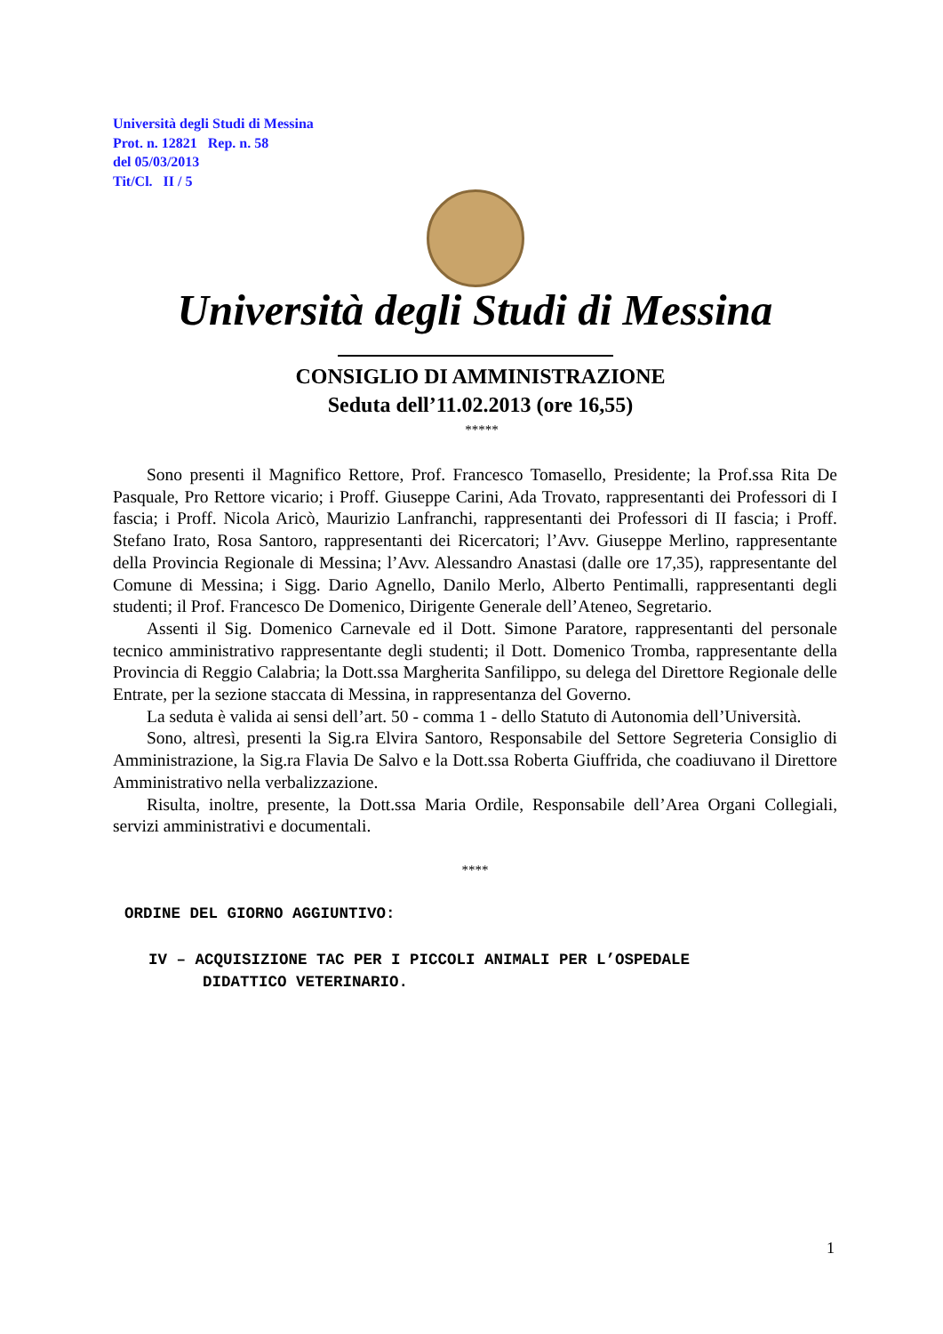Università degli Studi di Messina
Prot. n. 12821 Rep. n. 58
del 05/03/2013
Tit/Cl. II / 5
Università degli Studi di Messina
CONSIGLIO DI AMMINISTRAZIONE
Seduta dell’11.02.2013 (ore 16,55)
*****
Sono presenti il Magnifico Rettore, Prof. Francesco Tomasello, Presidente; la Prof.ssa Rita De Pasquale, Pro Rettore vicario; i Proff. Giuseppe Carini, Ada Trovato, rappresentanti dei Professori di I fascia; i Proff. Nicola Aricò, Maurizio Lanfranchi, rappresentanti dei Professori di II fascia; i Proff. Stefano Irato, Rosa Santoro, rappresentanti dei Ricercatori; l’Avv. Giuseppe Merlino, rappresentante della Provincia Regionale di Messina; l’Avv. Alessandro Anastasi (dalle ore 17,35), rappresentante del Comune di Messina; i Sigg. Dario Agnello, Danilo Merlo, Alberto Pentimalli, rappresentanti degli studenti; il Prof. Francesco De Domenico, Dirigente Generale dell’Ateneo, Segretario.
Assenti il Sig. Domenico Carnevale ed il Dott. Simone Paratore, rappresentanti del personale tecnico amministrativo rappresentante degli studenti; il Dott. Domenico Tromba, rappresentante della Provincia di Reggio Calabria; la Dott.ssa Margherita Sanfilippo, su delega del Direttore Regionale delle Entrate, per la sezione staccata di Messina, in rappresentanza del Governo.
La seduta è valida ai sensi dell’art. 50 - comma 1 - dello Statuto di Autonomia dell’Università.
Sono, altresì, presenti la Sig.ra Elvira Santoro, Responsabile del Settore Segreteria Consiglio di Amministrazione, la Sig.ra Flavia De Salvo e la Dott.ssa Roberta Giuffrida, che coadiuvano il Direttore Amministrativo nella verbalizzazione.
Risulta, inoltre, presente, la Dott.ssa Maria Ordile, Responsabile dell’Area Organi Collegiali, servizi amministrativi e documentali.
****
ORDINE DEL GIORNO AGGIUNTIVO:
IV – ACQUISIZIONE TAC PER I PICCOLI ANIMALI PER L’OSPEDALE
DIDATTICO VETERINARIO.
1